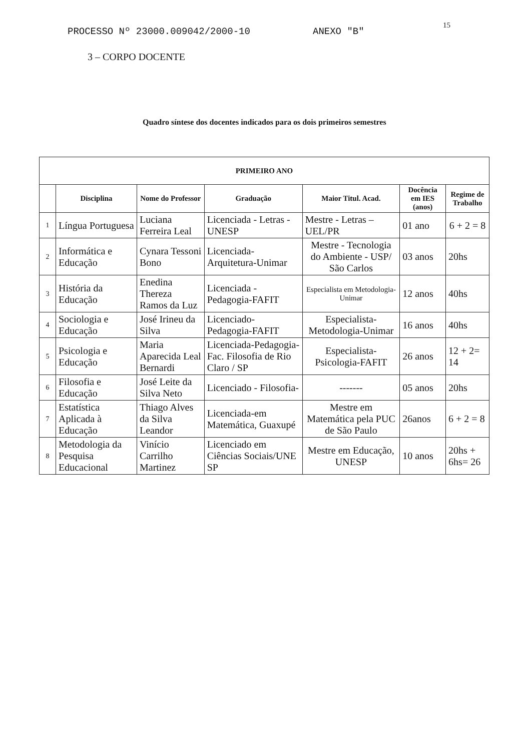PROCESSO Nº 23000.009042/2000-10 ANEXO "B"
15
3 – CORPO DOCENTE
Quadro síntese dos docentes indicados para os dois primeiros semestres
| PRIMEIRO ANO | | | | | | |
| --- | --- | --- | --- | --- | --- | --- |
| | Disciplina | Nome do Professor | Graduação | Maior Titul. Acad. | Docência em IES (anos) | Regime de Trabalho |
| 1 | Língua Portuguesa | Luciana Ferreira Leal | Licenciada - Letras - UNESP | Mestre - Letras – UEL/PR | 01 ano | 6 + 2 = 8 |
| 2 | Informática e Educação | Cynara Tessoni Bono | Licenciada-Arquitetura-Unimar | Mestre - Tecnologia do Ambiente - USP/ São Carlos | 03 anos | 20hs |
| 3 | História da Educação | Enedina Thereza Ramos da Luz | Licenciada - Pedagogia-FAFIT | Especialista em Metodologia-Unimar | 12 anos | 40hs |
| 4 | Sociologia e Educação | José Irineu da Silva | Licenciado-Pedagogia-FAFIT | Especialista-Metodologia-Unimar | 16 anos | 40hs |
| 5 | Psicologia e Educação | Maria Aparecida Leal Bernardi | Licenciada-Pedagogia-Fac. Filosofia de Rio Claro / SP | Especialista-Psicologia-FAFIT | 26 anos | 12 + 2= 14 |
| 6 | Filosofia e Educação | José Leite da Silva Neto | Licenciado - Filosofia- | ------- | 05 anos | 20hs |
| 7 | Estatística Aplicada à Educação | Thiago Alves da Silva Leandor | Licenciada-em Matemática, Guaxupé | Mestre em Matemática pela PUC de São Paulo | 26anos | 6 + 2 = 8 |
| 8 | Metodologia da Pesquisa Educacional | Vinício Carrilho Martinez | Licenciado em Ciências Sociais/UNE SP | Mestre em Educação, UNESP | 10 anos | 20hs + 6hs= 26 |